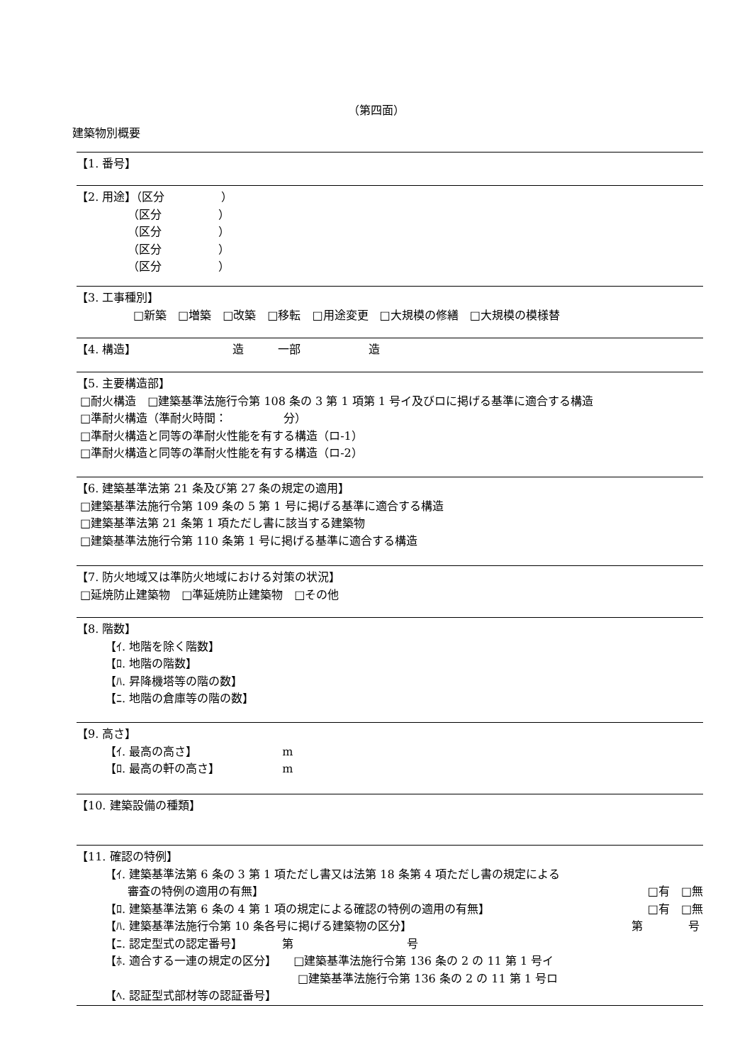（第四面）
建築物別概要
【1. 番号】
【2. 用途】（区分　　　　　）
　　　　　（区分　　　　　）
　　　　　（区分　　　　　）
　　　　　（区分　　　　　）
　　　　　（区分　　　　　）
【3. 工事種別】
　　　　　□新築　□増築　□改築　□移転　□用途変更　□大規模の修繕　□大規模の模様替
【4. 構造】　　　　　　　　　造　　　一部　　　　　　造
【5. 主要構造部】
□耐火構造　□建築基準法施行令第 108 条の 3 第 1 項第 1 号イ及びロに掲げる基準に適合する構造
□準耐火構造（準耐火時間：　　　　　分）
□準耐火構造と同等の準耐火性能を有する構造（ロ-1）
□準耐火構造と同等の準耐火性能を有する構造（ロ-2）
【6. 建築基準法第 21 条及び第 27 条の規定の適用】
□建築基準法施行令第 109 条の 5 第 1 号に掲げる基準に適合する構造
□建築基準法第 21 条第 1 項ただし書に該当する建築物
□建築基準法施行令第 110 条第 1 号に掲げる基準に適合する構造
【7. 防火地域又は準防火地域における対策の状況】
□延焼防止建築物　□準延焼防止建築物　□その他
【8. 階数】
【ｲ. 地階を除く階数】
【ﾛ. 地階の階数】
【ﾊ. 昇降機塔等の階の数】
【ﾆ. 地階の倉庫等の階の数】
【9. 高さ】
【ｲ. 最高の高さ】　　　　　　　　m
【ﾛ. 最高の軒の高さ】　　　　　　m
【10. 建築設備の種類】
【11. 確認の特例】
【ｲ. 建築基準法第 6 条の 3 第 1 項ただし書又は法第 18 条第 4 項ただし書の規定による
　　審査の特例の適用の有無】 □有　□無
【ﾛ. 建築基準法第 6 条の 4 第 1 項の規定による確認の特例の適用の有無】 □有　□無
【ﾊ. 建築基準法施行令第 10 条各号に掲げる建築物の区分】 第　　　　号
【ﾆ. 認定型式の認定番号】　　　　第　　　　　　　　　　号
【ﾎ. 適合する一連の規定の区分】　　□建築基準法施行令第 136 条の 2 の 11 第 1 号イ
　　　　　　　　　　　　　　　　　□建築基準法施行令第 136 条の 2 の 11 第 1 号ロ
【ﾍ. 認証型式部材等の認証番号】